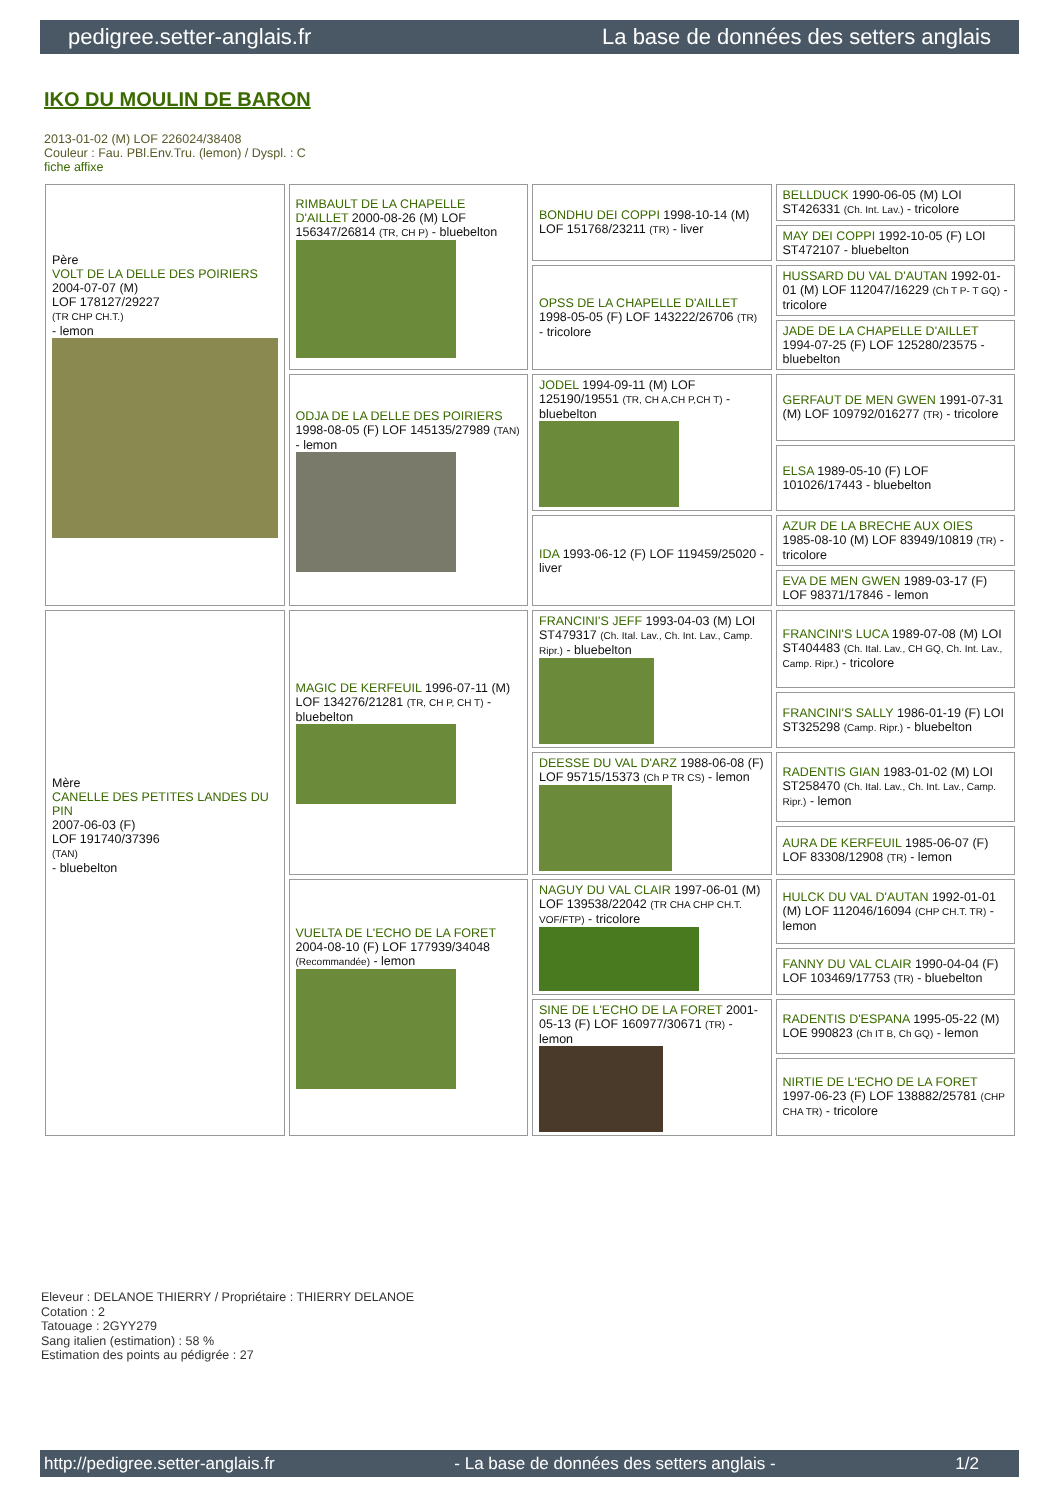pedigree.setter-anglais.fr La base de données des setters anglais
IKO DU MOULIN DE BARON
2013-01-02 (M) LOF 226024/38408
Couleur : Fau. PBl.Env.Tru. (lemon) / Dyspl. : C
fiche affixe
| Père VOLT DE LA DELLE DES POIRIERS 2004-07-07 (M) LOF 178127/29227 (TR CHP CH.T.) - lemon | RIMBAULT DE LA CHAPELLE D'AILLET 2000-08-26 (M) LOF 156347/26814 (TR, CH P) - bluebelton | BONDHU DEI COPPI 1998-10-14 (M) LOF 151768/23211 (TR) - liver | BELLDUCK 1990-06-05 (M) LOI ST426331 (Ch. Int. Lav.) - tricolore |
| | | | MAY DEI COPPI 1992-10-05 (F) LOI ST472107 - bluebelton |
| | | OPSS DE LA CHAPELLE D'AILLET 1998-05-05 (F) LOF 143222/26706 (TR) - tricolore | HUSSARD DU VAL D'AUTAN 1992-01-01 (M) LOF 112047/16229 (Ch T P- T GQ) - tricolore |
| | | | JADE DE LA CHAPELLE D'AILLET 1994-07-25 (F) LOF 125280/23575 - bluebelton |
| | ODJA DE LA DELLE DES POIRIERS 1998-08-05 (F) LOF 145135/27989 (TAN) - lemon | JODEL 1994-09-11 (M) LOF 125190/19551 (TR, CH A,CH P,CH T) - bluebelton | GERFAUT DE MEN GWEN 1991-07-31 (M) LOF 109792/016277 (TR) - tricolore |
| | | | ELSA 1989-05-10 (F) LOF 101026/17443 - bluebelton |
| | | IDA 1993-06-12 (F) LOF 119459/25020 - liver | AZUR DE LA BRECHE AUX OIES 1985-08-10 (M) LOF 83949/10819 (TR) - tricolore |
| | | | EVA DE MEN GWEN 1989-03-17 (F) LOF 98371/17846 - lemon |
| Mère CANELLE DES PETITES LANDES DU PIN 2007-06-03 (F) LOF 191740/37396 (TAN) - bluebelton | MAGIC DE KERFEUIL 1996-07-11 (M) LOF 134276/21281 (TR, CH P, CH T) - bluebelton | FRANCINI'S JEFF 1993-04-03 (M) LOI ST479317 (Ch. Ital. Lav., Ch. Int. Lav., Camp. Ripr.) - bluebelton | FRANCINI'S LUCA 1989-07-08 (M) LOI ST404483 (Ch. Ital. Lav., CH GQ, Ch. Int. Lav., Camp. Ripr.) - tricolore |
| | | | FRANCINI'S SALLY 1986-01-19 (F) LOI ST325298 (Camp. Ripr.) - bluebelton |
| | | DEESSE DU VAL D'ARZ 1988-06-08 (F) LOF 95715/15373 (Ch P TR CS) - lemon | RADENTIS GIAN 1983-01-02 (M) LOI ST258470 (Ch. Ital. Lav., Ch. Int. Lav., Camp. Ripr.) - lemon |
| | | | AURA DE KERFEUIL 1985-06-07 (F) LOF 83308/12908 (TR) - lemon |
| | VUELTA DE L'ECHO DE LA FORET 2004-08-10 (F) LOF 177939/34048 (Recommandée) - lemon | NAGUY DU VAL CLAIR 1997-06-01 (M) LOF 139538/22042 (TR CHA CHP CH.T. VOF/FTP) - tricolore | HULCK DU VAL D'AUTAN 1992-01-01 (M) LOF 112046/16094 (CHP CH.T. TR) - lemon |
| | | | FANNY DU VAL CLAIR 1990-04-04 (F) LOF 103469/17753 (TR) - bluebelton |
| | | SINE DE L'ECHO DE LA FORET 2001-05-13 (F) LOF 160977/30671 (TR) - lemon | RADENTIS D'ESPANA 1995-05-22 (M) LOE 990823 (Ch IT B, Ch GQ) - lemon |
| | | | NIRTIE DE L'ECHO DE LA FORET 1997-06-23 (F) LOF 138882/25781 (CHP CHA TR) - tricolore |
Eleveur : DELANOE THIERRY / Propriétaire : THIERRY DELANOE
Cotation : 2
Tatouage : 2GYY279
Sang italien (estimation) : 58 %
Estimation des points au pédigrée : 27
http://pedigree.setter-anglais.fr - La base de données des setters anglais - 1/2